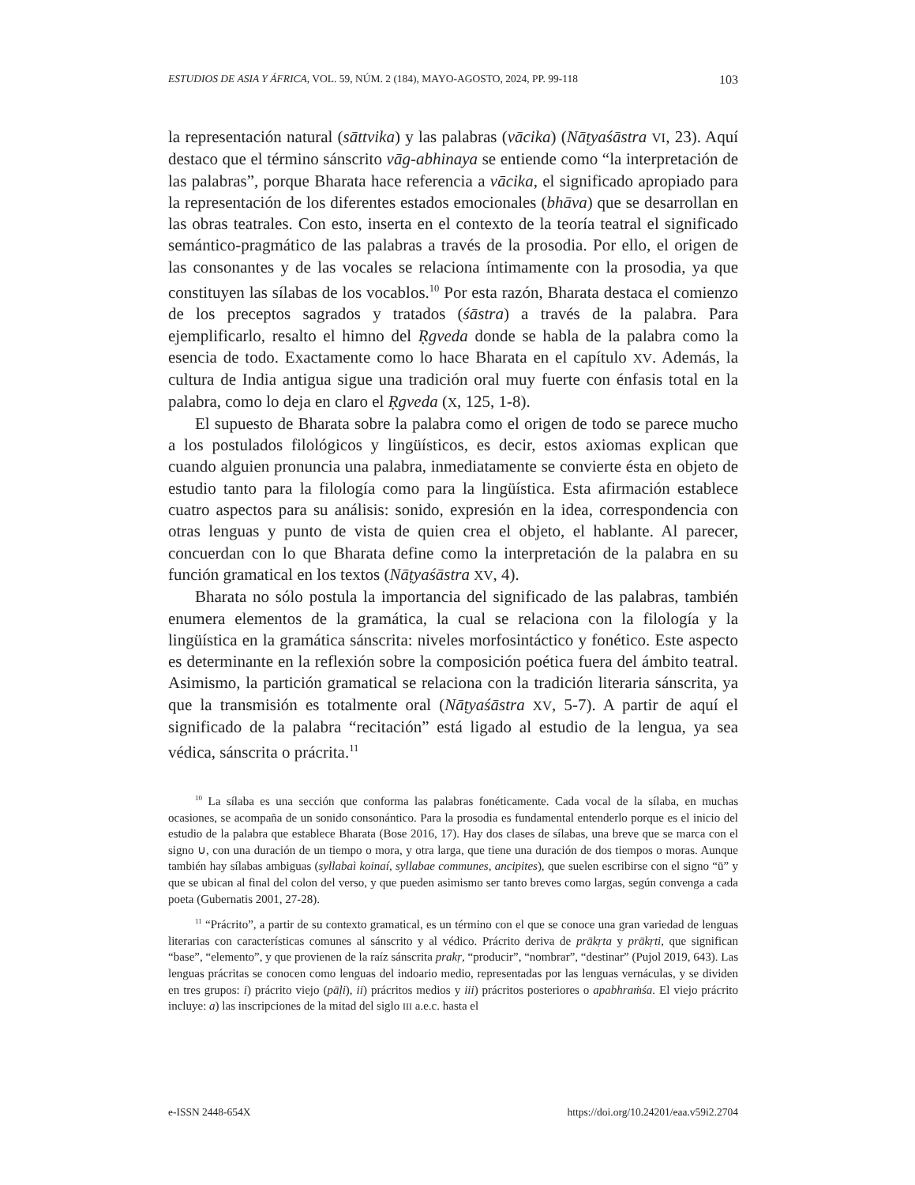ESTUDIOS DE ASIA Y ÁFRICA, VOL. 59, NÚM. 2 (184), MAYO-AGOSTO, 2024, PP. 99-118 103
la representación natural (sāttvika) y las palabras (vācika) (Nāṭyaśāstra VI, 23). Aquí destaco que el término sánscrito vāg-abhinaya se entiende como “la interpretación de las palabras”, porque Bharata hace referencia a vācika, el significado apropiado para la representación de los diferentes estados emocionales (bhāva) que se desarrollan en las obras teatrales. Con esto, inserta en el contexto de la teoría teatral el significado semántico-pragmático de las palabras a través de la prosodia. Por ello, el origen de las consonantes y de las vocales se relaciona íntimamente con la prosodia, ya que constituyen las sílabas de los vocablos.<sup>10</sup> Por esta razón, Bharata destaca el comienzo de los preceptos sagrados y tratados (śāstra) a través de la palabra. Para ejemplificarlo, resalto el himno del Ṛgveda donde se habla de la palabra como la esencia de todo. Exactamente como lo hace Bharata en el capítulo XV. Además, la cultura de India antigua sigue una tradición oral muy fuerte con énfasis total en la palabra, como lo deja en claro el Ṛgveda (X, 125, 1-8).
El supuesto de Bharata sobre la palabra como el origen de todo se parece mucho a los postulados filológicos y lingüísticos, es decir, estos axiomas explican que cuando alguien pronuncia una palabra, inmediatamente se convierte ésta en objeto de estudio tanto para la filología como para la lingüística. Esta afirmación establece cuatro aspectos para su análisis: sonido, expresión en la idea, correspondencia con otras lenguas y punto de vista de quien crea el objeto, el hablante. Al parecer, concuerdan con lo que Bharata define como la interpretación de la palabra en su función gramatical en los textos (Nāṭyaśāstra XV, 4).
Bharata no sólo postula la importancia del significado de las palabras, también enumera elementos de la gramática, la cual se relaciona con la filología y la lingüística en la gramática sánscrita: niveles morfosintáctico y fonético. Este aspecto es determinante en la reflexión sobre la composición poética fuera del ámbito teatral. Asimismo, la partición gramatical se relaciona con la tradición literaria sánscrita, ya que la transmisión es totalmente oral (Nāṭyaśāstra XV, 5-7). A partir de aquí el significado de la palabra “recitación” está ligado al estudio de la lengua, ya sea védica, sánscrita o prácrita.<sup>11</sup>
<sup>10</sup> La sílaba es una sección que conforma las palabras fonéticamente. Cada vocal de la sílaba, en muchas ocasiones, se acompaña de un sonido consonántico. Para la prosodia es fundamental entenderlo porque es el inicio del estudio de la palabra que establece Bharata (Bose 2016, 17). Hay dos clases de sílabas, una breve que se marca con el signo ∪, con una duración de un tiempo o mora, y otra larga, que tiene una duración de dos tiempos o moras. Aunque también hay sílabas ambiguas (syllabaì koinaí, syllabae communes, ancipites), que suelen escribirse con el signo “ū” y que se ubican al final del colon del verso, y que pueden asimismo ser tanto breves como largas, según convenga a cada poeta (Gubernatis 2001, 27-28).
<sup>11</sup> “Prácrito”, a partir de su contexto gramatical, es un término con el que se conoce una gran variedad de lenguas literarias con características comunes al sánscrito y al védico. Prácrito deriva de prākṛta y prākṛti, que significan “base”, “elemento”, y que provienen de la raíz sánscrita prakṛ, “producir”, “nombrar”, “destinar” (Pujol 2019, 643). Las lenguas prácritas se conocen como lenguas del indoario medio, representadas por las lenguas vernáculas, y se dividen en tres grupos: i) prácrito viejo (pāḷi), ii) prácritos medios y iii) prácritos posteriores o apabhraṁśa. El viejo prácrito incluye: a) las inscripciones de la mitad del siglo III a.e.c. hasta el
e-ISSN 2448-654X https://doi.org/10.24201/eaa.v59i2.2704